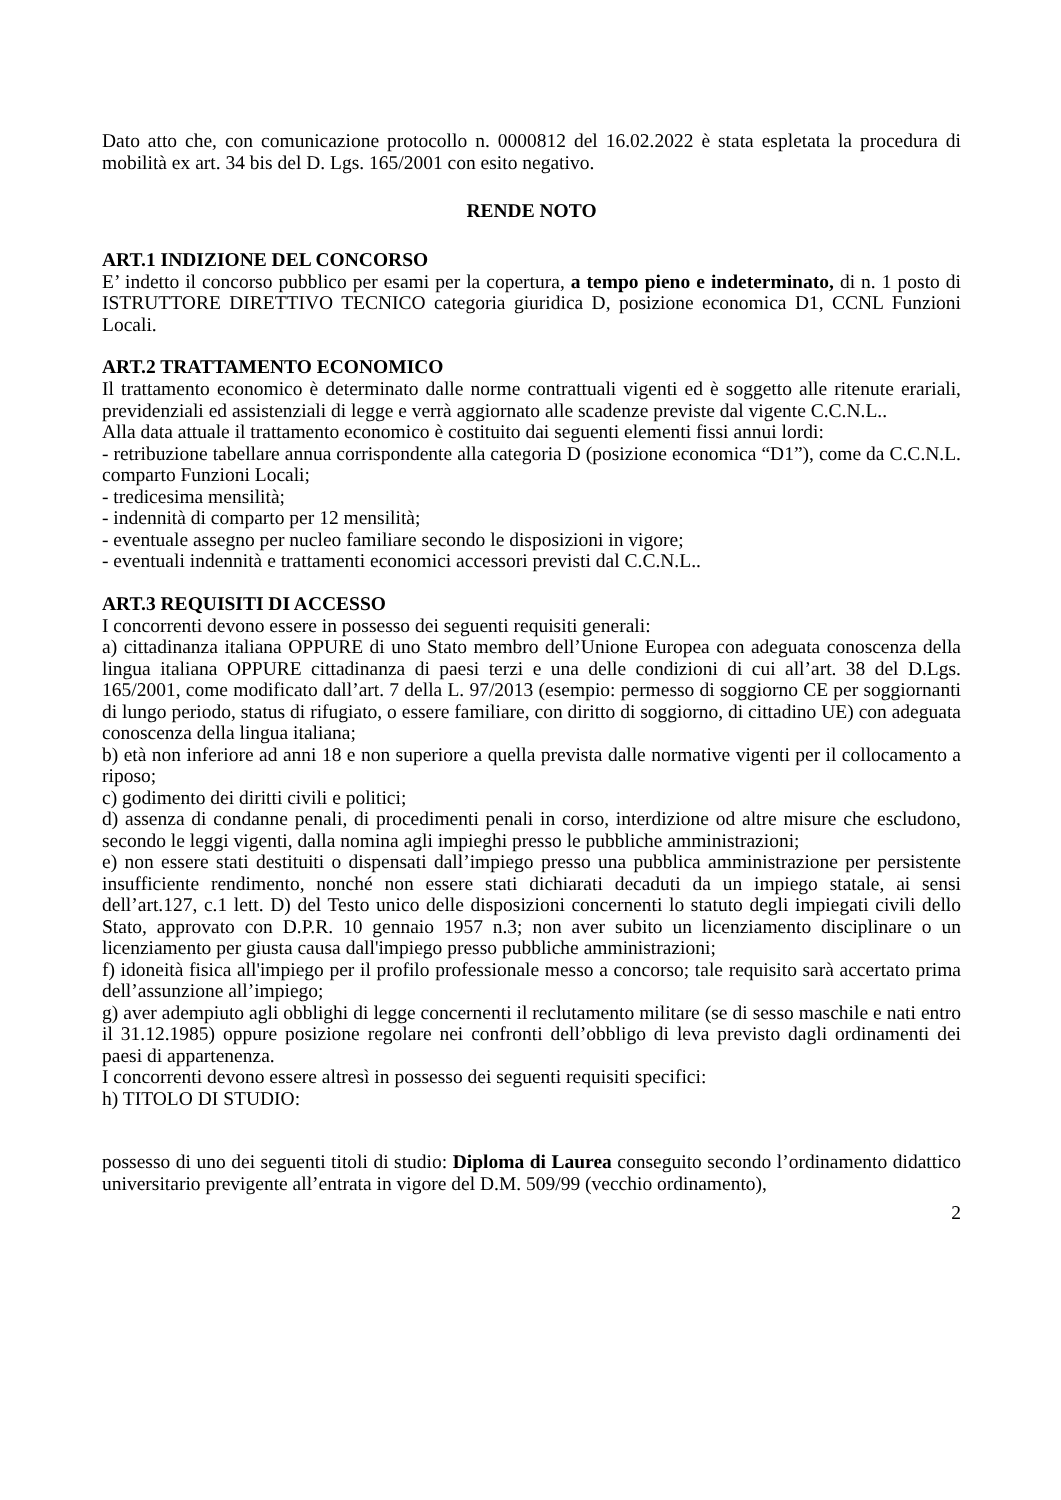Dato atto che, con comunicazione protocollo n. 0000812 del 16.02.2022 è stata espletata la procedura di mobilità ex art. 34 bis del D. Lgs. 165/2001 con esito negativo.
RENDE NOTO
ART.1 INDIZIONE DEL CONCORSO
E’ indetto il concorso pubblico per esami per la copertura, a tempo pieno e indeterminato, di n. 1 posto di ISTRUTTORE DIRETTIVO TECNICO categoria giuridica D, posizione economica D1, CCNL Funzioni Locali.
ART.2 TRATTAMENTO ECONOMICO
Il trattamento economico è determinato dalle norme contrattuali vigenti ed è soggetto alle ritenute erariali, previdenziali ed assistenziali di legge e verrà aggiornato alle scadenze previste dal vigente C.C.N.L..
Alla data attuale il trattamento economico è costituito dai seguenti elementi fissi annui lordi:
- retribuzione tabellare annua corrispondente alla categoria D (posizione economica “D1”), come da C.C.N.L. comparto Funzioni Locali;
- tredicesima mensilità;
- indennità di comparto per 12 mensilità;
- eventuale assegno per nucleo familiare secondo le disposizioni in vigore;
- eventuali indennità e trattamenti economici accessori previsti dal C.C.N.L..
ART.3 REQUISITI DI ACCESSO
I concorrenti devono essere in possesso dei seguenti requisiti generali:
a) cittadinanza italiana OPPURE di uno Stato membro dell’Unione Europea con adeguata conoscenza della lingua italiana OPPURE cittadinanza di paesi terzi e una delle condizioni di cui all’art. 38 del D.Lgs. 165/2001, come modificato dall’art. 7 della L. 97/2013 (esempio: permesso di soggiorno CE per soggiornanti di lungo periodo, status di rifugiato, o essere familiare, con diritto di soggiorno, di cittadino UE) con adeguata conoscenza della lingua italiana;
b) età non inferiore ad anni 18 e non superiore a quella prevista dalle normative vigenti per il collocamento a riposo;
c) godimento dei diritti civili e politici;
d) assenza di condanne penali, di procedimenti penali in corso, interdizione od altre misure che escludono, secondo le leggi vigenti, dalla nomina agli impieghi presso le pubbliche amministrazioni;
e) non essere stati destituiti o dispensati dall’impiego presso una pubblica amministrazione per persistente insufficiente rendimento, nonché non essere stati dichiarati decaduti da un impiego statale, ai sensi dell’art.127, c.1 lett. D) del Testo unico delle disposizioni concernenti lo statuto degli impiegati civili dello Stato, approvato con D.P.R. 10 gennaio 1957 n.3; non aver subito un licenziamento disciplinare o un licenziamento per giusta causa dall'impiego presso pubbliche amministrazioni;
f) idoneità fisica all'impiego per il profilo professionale messo a concorso; tale requisito sarà accertato prima dell’assunzione all’impiego;
g) aver adempiuto agli obblighi di legge concernenti il reclutamento militare (se di sesso maschile e nati entro il 31.12.1985) oppure posizione regolare nei confronti dell’obbligo di leva previsto dagli ordinamenti dei paesi di appartenenza.
I concorrenti devono essere altresì in possesso dei seguenti requisiti specifici:
h) TITOLO DI STUDIO:
possesso di uno dei seguenti titoli di studio: Diploma di Laurea conseguito secondo l’ordinamento didattico universitario previgente all’entrata in vigore del D.M. 509/99 (vecchio ordinamento),
2